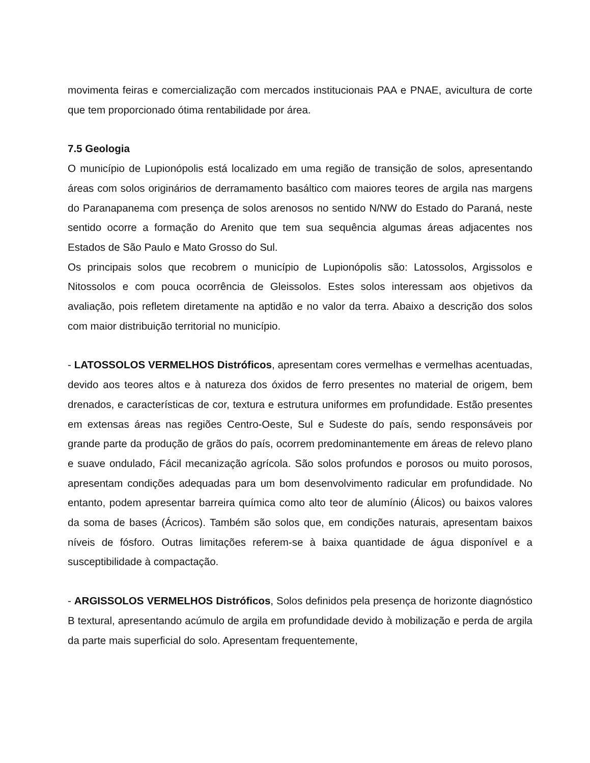movimenta feiras e comercialização com mercados institucionais PAA e PNAE, avicultura de corte que tem proporcionado ótima rentabilidade por área.
7.5 Geologia
O município de Lupionópolis está localizado em uma região de transição de solos, apresentando áreas com solos originários de derramamento basáltico com maiores teores de argila nas margens do Paranapanema com presença de solos arenosos no sentido N/NW do Estado do Paraná, neste sentido ocorre a formação do Arenito que tem sua sequência algumas áreas adjacentes nos Estados de São Paulo e Mato Grosso do Sul.
Os principais solos que recobrem o município de Lupionópolis são: Latossolos, Argissolos e Nitossolos e com pouca ocorrência de Gleissolos. Estes solos interessam aos objetivos da avaliação, pois refletem diretamente na aptidão e no valor da terra. Abaixo a descrição dos solos com maior distribuição territorial no município.
- LATOSSOLOS VERMELHOS Distróficos, apresentam cores vermelhas e vermelhas acentuadas, devido aos teores altos e à natureza dos óxidos de ferro presentes no material de origem, bem drenados, e características de cor, textura e estrutura uniformes em profundidade. Estão presentes em extensas áreas nas regiões Centro-Oeste, Sul e Sudeste do país, sendo responsáveis por grande parte da produção de grãos do país, ocorrem predominantemente em áreas de relevo plano e suave ondulado, Fácil mecanização agrícola. São solos profundos e porosos ou muito porosos, apresentam condições adequadas para um bom desenvolvimento radicular em profundidade. No entanto, podem apresentar barreira química como alto teor de alumínio (Álicos) ou baixos valores da soma de bases (Ácricos). Também são solos que, em condições naturais, apresentam baixos níveis de fósforo. Outras limitações referem-se à baixa quantidade de água disponível e a susceptibilidade à compactação.
- ARGISSOLOS VERMELHOS Distróficos, Solos definidos pela presença de horizonte diagnóstico B textural, apresentando acúmulo de argila em profundidade devido à mobilização e perda de argila da parte mais superficial do solo. Apresentam frequentemente,